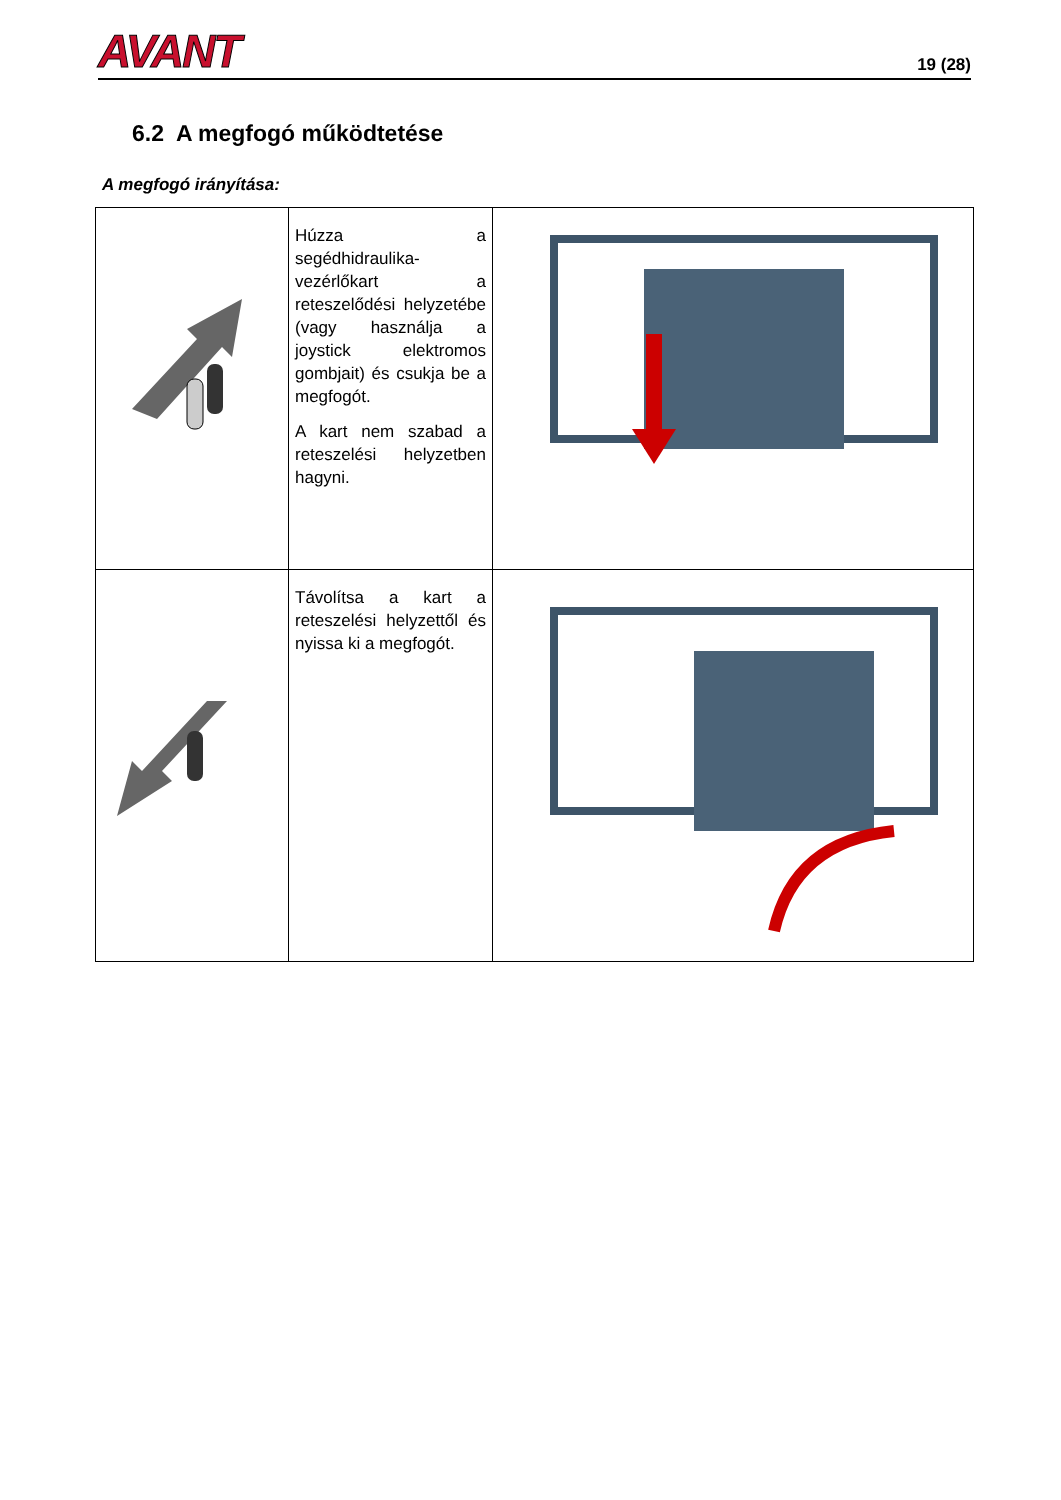AVANT
19 (28)
6.2 A megfogó működtetése
A megfogó irányítása:
| | Húzza a segédhidraulika-vezérlőkart a reteszelődési helyzetébe (vagy használja a joystick elektromos gombjait) és csukja be a megfogót. A kart nem szabad a reteszelési helyzetben hagyni. | |
| | Távolítsa a kart a reteszelési helyzettől és nyissa ki a megfogót. | |